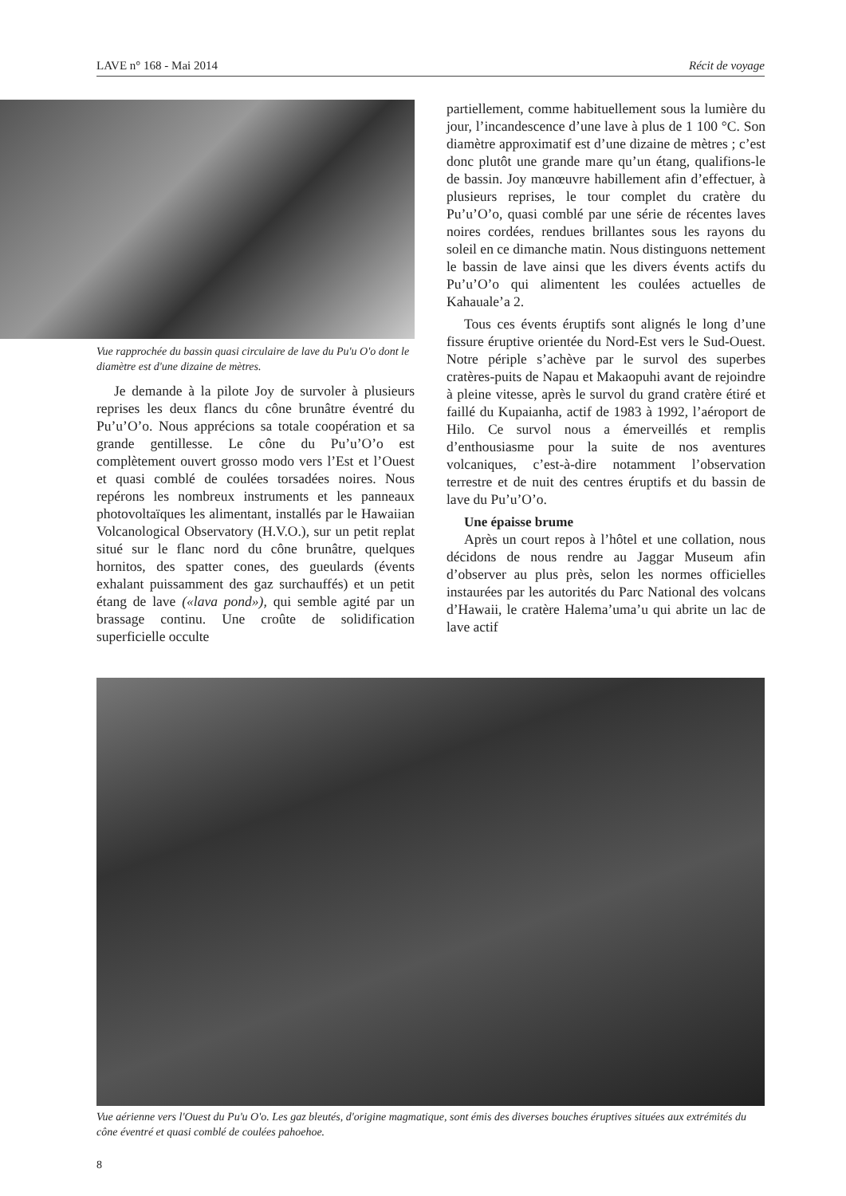LAVE n° 168 - Mai 2014 Récit de voyage
Vue rapprochée du bassin quasi circulaire de lave du Pu'u O'o dont le diamètre est d'une dizaine de mètres.
Je demande à la pilote Joy de survoler à plusieurs reprises les deux flancs du cône brunâtre éventré du Pu’u’O’o. Nous apprécions sa totale coopération et sa grande gentillesse. Le cône du Pu’u’O’o est complètement ouvert grosso modo vers l’Est et l’Ouest et quasi comblé de coulées torsadées noires. Nous repérons les nombreux instruments et les panneaux photovoltaïques les alimentant, installés par le Hawaiian Volcanological Observatory (H.V.O.), sur un petit replat situé sur le flanc nord du cône brunâtre, quelques hornitos, des spatter cones, des gueulards (évents exhalant puissamment des gaz surchauffés) et un petit étang de lave («lava pond»), qui semble agité par un brassage continu. Une croûte de solidification superficielle occulte
partiellement, comme habituellement sous la lumière du jour, l’incandescence d’une lave à plus de 1 100 °C. Son diamètre approximatif est d’une dizaine de mètres ; c’est donc plutôt une grande mare qu’un étang, qualifions-le de bassin. Joy manœuvre habillement afin d’effectuer, à plusieurs reprises, le tour complet du cratère du Pu’u’O’o, quasi comblé par une série de récentes laves noires cordées, rendues brillantes sous les rayons du soleil en ce dimanche matin. Nous distinguons nettement le bassin de lave ainsi que les divers évents actifs du Pu’u’O’o qui alimentent les coulées actuelles de Kahauale’a 2.
Tous ces évents éruptifs sont alignés le long d’une fissure éruptive orientée du Nord-Est vers le Sud-Ouest. Notre périple s’achève par le survol des superbes cratères-puits de Napau et Makaopuhi avant de rejoindre à pleine vitesse, après le survol du grand cratère étiré et faillé du Kupaianha, actif de 1983 à 1992, l’aéroport de Hilo. Ce survol nous a émerveillés et remplis d’enthousiasme pour la suite de nos aventures volcaniques, c’est-à-dire notamment l’observation terrestre et de nuit des centres éruptifs et du bassin de lave du Pu’u’O’o.
Une épaisse brume
Après un court repos à l’hôtel et une collation, nous décidons de nous rendre au Jaggar Museum afin d’observer au plus près, selon les normes officielles instaurées par les autorités du Parc National des volcans d’Hawaii, le cratère Halema’uma’u qui abrite un lac de lave actif
Vue aérienne vers l'Ouest du Pu'u O'o. Les gaz bleutés, d'origine magmatique, sont émis des diverses bouches éruptives situées aux extrémités du cône éventré et quasi comblé de coulées pahoehoe.
8